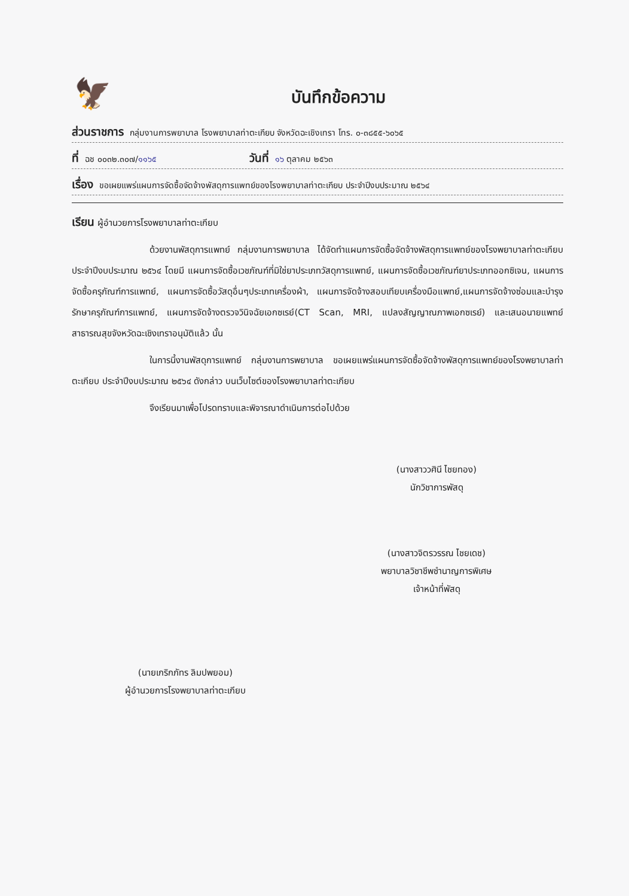🦅
บันทึกข้อความ
ส่วนราชการ กลุ่มงานการพยาบาล โรงพยาบาลท่าตะเกียบ จังหวัดฉะเชิงเทรา โทร. ๐-๓๘๕๕-๖๐๖๕
ที่ ฉช ๐๐๓๒.๓๐๗/๑๑๖๕ วันที่ ๑๖ ตุลาคม ๒๕๖๓
เรื่อง ขอเผยแพร่แผนการจัดซื้อจัดจ้างพัสดุการแพทย์ของโรงพยาบาลท่าตะเกียบ ประจำปีงบประมาณ ๒๕๖๔
เรียน ผู้อำนวยการโรงพยาบาลท่าตะเกียบ
ด้วยงานพัสดุการแพทย์ กลุ่มงานการพยาบาล ได้จัดทำแผนการจัดซื้อจัดจ้างพัสดุการแพทย์ของโรงพยาบาลท่าตะเกียบ ประจำปีงบประมาณ ๒๕๖๔ โดยมี แผนการจัดซื้อเวชภัณฑ์ที่มิใช่ยาประเภทวัสดุการแพทย์, แผนการจัดซื้อเวชภัณฑ์ยาประเภทออกซิเจน, แผนการจัดซื้อครุภัณฑ์การแพทย์, แผนการจัดซื้อวัสดุอื่นๆประเภทเครื่องผ้า, แผนการจัดจ้างสอบเทียบเครื่องมือแพทย์,แผนการจัดจ้างซ่อมและบำรุงรักษาครุภัณฑ์การแพทย์, แผนการจัดจ้างตรวจวินิจฉัยเอกซเรย์(CT Scan, MRI, แปลงสัญญาณภาพเอกซเรย์) และเสนอนายแพทย์สาธารณสุขจังหวัดฉะเชิงเทราอนุมัติแล้ว นั้น
ในการนี้งานพัสดุการแพทย์ กลุ่มงานการพยาบาล ขอเผยแพร่แผนการจัดซื้อจัดจ้างพัสดุการแพทย์ของโรงพยาบาลท่าตะเกียบ ประจำปีงบประมาณ ๒๕๖๔ ดังกล่าว บนเว็บไซต์ของโรงพยาบาลท่าตะเกียบ
จึงเรียนมาเพื่อโปรดทราบและพิจารณาดำเนินการต่อไปด้วย
(นางสาววศินี ไชยทอง)
นักวิชาการพัสดุ
(นางสาวจิตรวรรณ ไชยเดช)
พยาบาลวิชาชีพชำนาญการพิเศษ
เจ้าหน้าที่พัสดุ
(นายเกริกภัทร ลิมปพยอม)
ผู้อำนวยการโรงพยาบาลท่าตะเกียบ